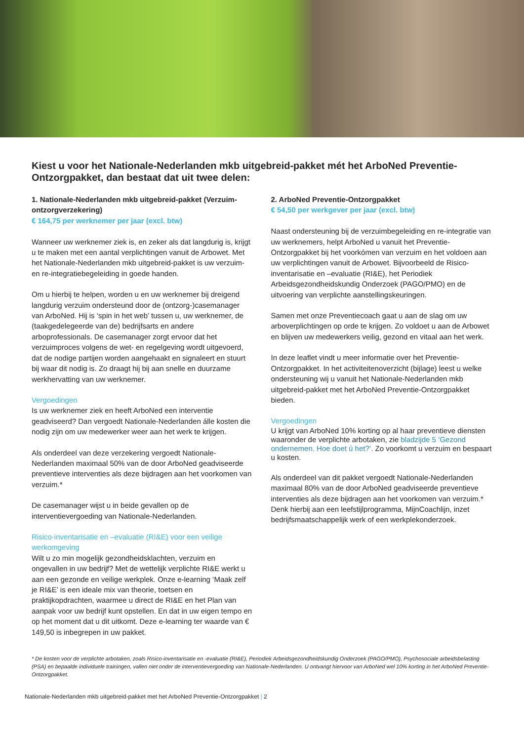Kiest u voor het Nationale-Nederlanden mkb uitgebreid-pakket mét het ArboNed Preventie-Ontzorgpakket, dan bestaat dat uit twee delen:
1. Nationale-Nederlanden mkb uitgebreid-pakket (Verzuim-ontzorgverzekering)
€ 164,75 per werknemer per jaar (excl. btw)
Wanneer uw werknemer ziek is, en zeker als dat langdurig is, krijgt u te maken met een aantal verplichtingen vanuit de Arbowet. Met het Nationale-Nederlanden mkb uitgebreid-pakket is uw verzuim- en re-integratiebegeleiding in goede handen.
Om u hierbij te helpen, worden u en uw werknemer bij dreigend langdurig verzuim ondersteund door de (ontzorg-)casemanager van ArboNed. Hij is ‘spin in het web’ tussen u, uw werknemer, de (taakgedelegeerde van de) bedrijfsarts en andere arboprofessionals. De casemanager zorgt ervoor dat het verzuimproces volgens de wet- en regelgeving wordt uitgevoerd, dat de nodige partijen worden aangehaakt en signaleert en stuurt bij waar dit nodig is. Zo draagt hij bij aan snelle en duurzame werkhervatting van uw werknemer.
Vergoedingen
Is uw werknemer ziek en heeft ArboNed een interventie geadviseerd? Dan vergoedt Nationale-Nederlanden álle kosten die nodig zijn om uw medewerker weer aan het werk te krijgen.
Als onderdeel van deze verzekering vergoedt Nationale-Nederlanden maximaal 50% van de door ArboNed geadviseerde preventieve interventies als deze bijdragen aan het voorkomen van verzuim.*
De casemanager wijst u in beide gevallen op de interventievergoeding van Nationale-Nederlanden.
Risico-inventarisatie en –evaluatie (RI&E) voor een veilige werkomgeving
Wilt u zo min mogelijk gezondheidsklachten, verzuim en ongevallen in uw bedrijf? Met de wettelijk verplichte RI&E werkt u aan een gezonde en veilige werkplek. Onze e-learning ‘Maak zelf je RI&E’ is een ideale mix van theorie, toetsen en praktijkopdrachten, waarmee u direct de RI&E en het Plan van aanpak voor uw bedrijf kunt opstellen. En dat in uw eigen tempo en op het moment dat u dit uitkomt. Deze e-learning ter waarde van € 149,50 is inbegrepen in uw pakket.
2. ArboNed Preventie-Ontzorgpakket
€ 54,50 per werkgever per jaar (excl. btw)
Naast ondersteuning bij de verzuimbegeleiding en re-integratie van uw werknemers, helpt ArboNed u vanuit het Preventie-Ontzorgpakket bij het voorkómen van verzuim en het voldoen aan uw verplichtingen vanuit de Arbowet. Bijvoorbeeld de Risico-inventarisatie en –evaluatie (RI&E), het Periodiek Arbeidsgezondheidskundig Onderzoek (PAGO/PMO) en de uitvoering van verplichte aanstellingskeuringen.
Samen met onze Preventiecoach gaat u aan de slag om uw arboverplichtingen op orde te krijgen. Zo voldoet u aan de Arbowet en blijven uw medewerkers veilig, gezond en vitaal aan het werk.
In deze leaflet vindt u meer informatie over het Preventie-Ontzorgpakket. In het activiteitenoverzicht (bijlage) leest u welke ondersteuning wij u vanuit het Nationale-Nederlanden mkb uitgebreid-pakket met het ArboNed Preventie-Ontzorgpakket bieden.
Vergoedingen
U krijgt van ArboNed 10% korting op al haar preventieve diensten waaronder de verplichte arbotaken, zie bladzijde 5 ‘Gezond ondernemen. Hoe doet ú het?’. Zo voorkomt u verzuim en bespaart u kosten.
Als onderdeel van dit pakket vergoedt Nationale-Nederlanden maximaal 80% van de door ArboNed geadviseerde preventieve interventies als deze bijdragen aan het voorkomen van verzuim.* Denk hierbij aan een leefstijlprogramma, MijnCoachlijn, inzet bedrijfsmaatschappelijk werk of een werkplekonderzoek.
* De kosten voor de verplichte arbotaken, zoals Risico-inventarisatie en -evaluatie (RI&E), Periodiek Arbeidsgezondheidskundig Onderzoek (PAGO/PMO), Psychosociale arbeidsbelasting (PSA) en bepaalde individuele trainingen, vallen niet onder de interventievergoeding van Nationale-Nederlanden. U ontvangt hiervoor van ArboNed wel 10% korting in het ArboNed Preventie-Ontzorgpakket.
Nationale-Nederlanden mkb uitgebreid-pakket met het ArboNed Preventie-Ontzorgpakket | 2